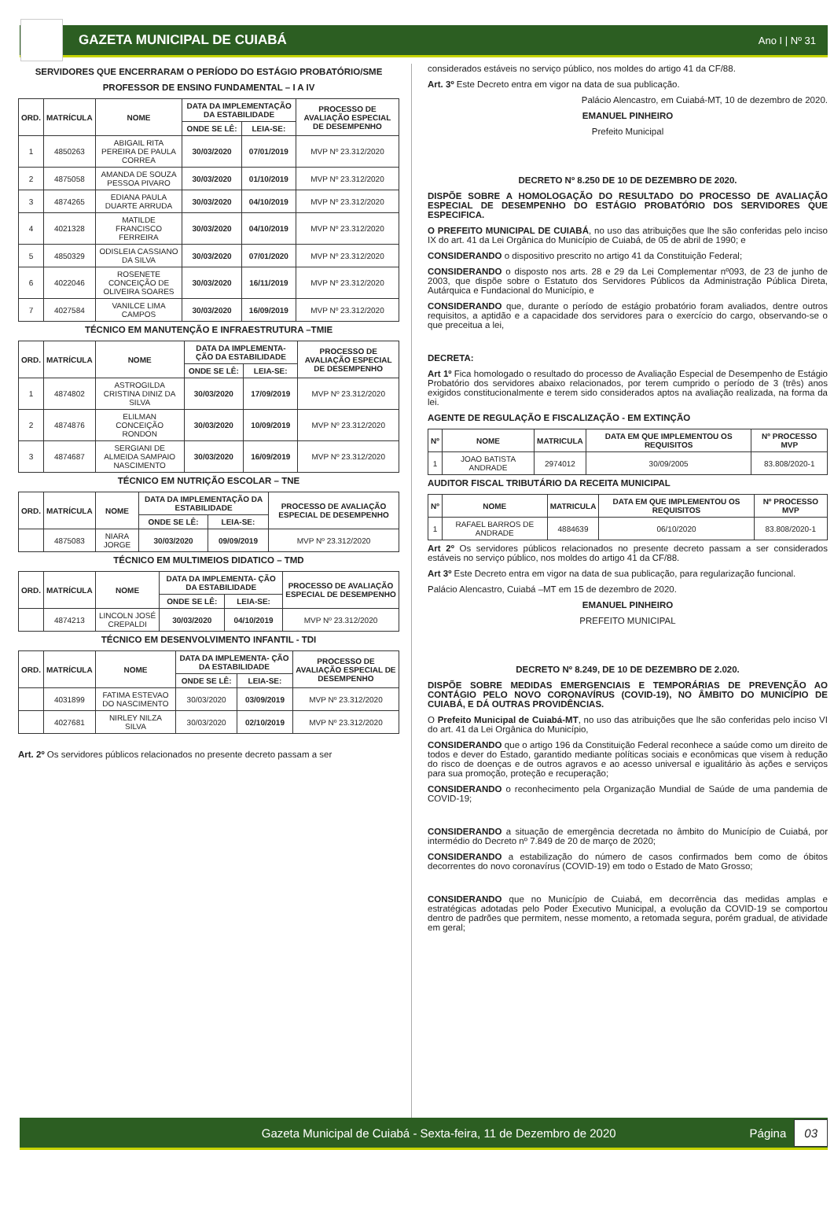GAZETA MUNICIPAL DE CUIABÁ Ano I | Nº 31
SERVIDORES QUE ENCERRARAM O PERÍODO DO ESTÁGIO PROBATÓRIO/SME
PROFESSOR DE ENSINO FUNDAMENTAL – I A IV
| ORD. | MATRÍCULA | NOME | DATA DA IMPLEMENTAÇÃO DA ESTABILIDADE | | PROCESSO DE AVALIAÇÃO ESPECIAL DE DESEMPENHO |
| --- | --- | --- | --- | --- | --- |
| | | | ONDE SE LÊ: | LEIA-SE: | |
| 1 | 4850263 | ABIGAIL RITA PEREIRA DE PAULA CORREA | 30/03/2020 | 07/01/2019 | MVP Nº 23.312/2020 |
| 2 | 4875058 | AMANDA DE SOUZA PESSOA PIVARO | 30/03/2020 | 01/10/2019 | MVP Nº 23.312/2020 |
| 3 | 4874265 | EDIANA PAULA DUARTE ARRUDA | 30/03/2020 | 04/10/2019 | MVP Nº 23.312/2020 |
| 4 | 4021328 | MATILDE FRANCISCO FERREIRA | 30/03/2020 | 04/10/2019 | MVP Nº 23.312/2020 |
| 5 | 4850329 | ODISLEIA CASSIANO DA SILVA | 30/03/2020 | 07/01/2020 | MVP Nº 23.312/2020 |
| 6 | 4022046 | ROSENETE CONCEIÇÃO DE OLIVEIRA SOARES | 30/03/2020 | 16/11/2019 | MVP Nº 23.312/2020 |
| 7 | 4027584 | VANILCE LIMA CAMPOS | 30/03/2020 | 16/09/2019 | MVP Nº 23.312/2020 |
TÉCNICO EM MANUTENÇÃO E INFRAESTRUTURA –TMIE
| ORD. | MATRÍCULA | NOME | DATA DA IMPLEMENTA- ÇÃO DA ESTABILIDADE | | PROCESSO DE AVALIAÇÃO ESPECIAL DE DESEMPENHO |
| --- | --- | --- | --- | --- | --- |
| | | | ONDE SE LÊ: | LEIA-SE: | |
| 1 | 4874802 | ASTROGILDA CRISTINA DINIZ DA SILVA | 30/03/2020 | 17/09/2019 | MVP Nº 23.312/2020 |
| 2 | 4874876 | ELILMAN CONCEIÇÃO RONDON | 30/03/2020 | 10/09/2019 | MVP Nº 23.312/2020 |
| 3 | 4874687 | SERGIANI DE ALMEIDA SAMPAIO NASCIMENTO | 30/03/2020 | 16/09/2019 | MVP Nº 23.312/2020 |
TÉCNICO EM NUTRIÇÃO ESCOLAR – TNE
| ORD. | MATRÍCULA | NOME | DATA DA IMPLEMENTAÇÃO DA ESTABILIDADE | | PROCESSO DE AVALIAÇÃO ESPECIAL DE DESEMPENHO |
| --- | --- | --- | --- | --- | --- |
| | | | ONDE SE LÊ: | LEIA-SE: | |
| | 4875083 | NIARA JORGE | 30/03/2020 | 09/09/2019 | MVP Nº 23.312/2020 |
TÉCNICO EM MULTIMEIOS DIDATICO – TMD
| ORD. | MATRÍCULA | NOME | DATA DA IMPLEMENTA- ÇÃO DA ESTABILIDADE | | PROCESSO DE AVALIAÇÃO ESPECIAL DE DESEMPENHO |
| --- | --- | --- | --- | --- | --- |
| | | | ONDE SE LÊ: | LEIA-SE: | |
| | 4874213 | LINCOLN JOSÉ CREPALDI | 30/03/2020 | 04/10/2019 | MVP Nº 23.312/2020 |
TÉCNICO EM DESENVOLVIMENTO INFANTIL - TDI
| ORD. | MATRÍCULA | NOME | DATA DA IMPLEMENTA- ÇÃO DA ESTABILIDADE | | PROCESSO DE AVALIAÇÃO ESPECIAL DE DESEMPENHO |
| --- | --- | --- | --- | --- | --- |
| | | | ONDE SE LÊ: | LEIA-SE: | |
| | 4031899 | FATIMA ESTEVAO DO NASCIMENTO | 30/03/2020 | 03/09/2019 | MVP Nº 23.312/2020 |
| | 4027681 | NIRLEY NILZA SILVA | 30/03/2020 | 02/10/2019 | MVP Nº 23.312/2020 |
Art. 2º Os servidores públicos relacionados no presente decreto passam a ser
considerados estáveis no serviço público, nos moldes do artigo 41 da CF/88.
Art. 3º Este Decreto entra em vigor na data de sua publicação.
Palácio Alencastro, em Cuiabá-MT, 10 de dezembro de 2020.
EMANUEL PINHEIRO
Prefeito Municipal
DECRETO Nº 8.250 DE 10 DE DEZEMBRO DE 2020.
DISPÕE SOBRE A HOMOLOGAÇÃO DO RESULTADO DO PROCESSO DE AVALIAÇÃO ESPECIAL DE DESEMPENHO DO ESTÁGIO PROBATÓRIO DOS SERVIDORES QUE ESPECIFICA.
O PREFEITO MUNICIPAL DE CUIABÁ, no uso das atribuições que lhe são conferidas pelo inciso IX do art. 41 da Lei Orgânica do Município de Cuiabá, de 05 de abril de 1990; e
CONSIDERANDO o dispositivo prescrito no artigo 41 da Constituição Federal;
CONSIDERANDO o disposto nos arts. 28 e 29 da Lei Complementar nº093, de 23 de junho de 2003, que dispõe sobre o Estatuto dos Servidores Públicos da Administração Pública Direta, Autárquica e Fundacional do Município, e
CONSIDERANDO que, durante o período de estágio probatório foram avaliados, dentre outros requisitos, a aptidão e a capacidade dos servidores para o exercício do cargo, observando-se o que preceitua a lei,
DECRETA:
Art 1º Fica homologado o resultado do processo de Avaliação Especial de Desempenho de Estágio Probatório dos servidores abaixo relacionados, por terem cumprido o período de 3 (três) anos exigidos constitucionalmente e terem sido considerados aptos na avaliação realizada, na forma da lei.
AGENTE DE REGULAÇÃO E FISCALIZAÇÃO - EM EXTINÇÃO
| Nº | NOME | MATRICULA | DATA EM QUE IMPLEMENTOU OS REQUISITOS | Nº PROCESSO MVP |
| --- | --- | --- | --- | --- |
| 1 | JOAO BATISTA ANDRADE | 2974012 | 30/09/2005 | 83.808/2020-1 |
AUDITOR FISCAL TRIBUTÁRIO DA RECEITA MUNICIPAL
| Nº | NOME | MATRICULA | DATA EM QUE IMPLEMENTOU OS REQUISITOS | Nº PROCESSO MVP |
| --- | --- | --- | --- | --- |
| 1 | RAFAEL BARROS DE ANDRADE | 4884639 | 06/10/2020 | 83.808/2020-1 |
Art 2º Os servidores públicos relacionados no presente decreto passam a ser considerados estáveis no serviço público, nos moldes do artigo 41 da CF/88.
Art 3º Este Decreto entra em vigor na data de sua publicação, para regularização funcional.
Palácio Alencastro, Cuiabá –MT em 15 de dezembro de 2020.
EMANUEL PINHEIRO
PREFEITO MUNICIPAL
DECRETO Nº 8.249, DE 10 DE DEZEMBRO DE 2.020.
DISPÕE SOBRE MEDIDAS EMERGENCIAIS E TEMPORÁRIAS DE PREVENÇÃO AO CONTÁGIO PELO NOVO CORONAVÍRUS (COVID-19), NO ÂMBITO DO MUNICÍPIO DE CUIABÁ, E DÁ OUTRAS PROVIDÊNCIAS.
O Prefeito Municipal de Cuiabá-MT, no uso das atribuições que lhe são conferidas pelo inciso VI do art. 41 da Lei Orgânica do Município,
CONSIDERANDO que o artigo 196 da Constituição Federal reconhece a saúde como um direito de todos e dever do Estado, garantido mediante políticas sociais e econômicas que visem à redução do risco de doenças e de outros agravos e ao acesso universal e igualitário às ações e serviços para sua promoção, proteção e recuperação;
CONSIDERANDO o reconhecimento pela Organização Mundial de Saúde de uma pandemia de COVID-19;
CONSIDERANDO a situação de emergência decretada no âmbito do Município de Cuiabá, por intermédio do Decreto nº 7.849 de 20 de março de 2020;
CONSIDERANDO a estabilização do número de casos confirmados bem como de óbitos decorrentes do novo coronavírus (COVID-19) em todo o Estado de Mato Grosso;
CONSIDERANDO que no Município de Cuiabá, em decorrência das medidas amplas e estratégicas adotadas pelo Poder Executivo Municipal, a evolução da COVID-19 se comportou dentro de padrões que permitem, nesse momento, a retomada segura, porém gradual, de atividade em geral;
Gazeta Municipal de Cuiabá - Sexta-feira, 11 de Dezembro de 2020 Página 03